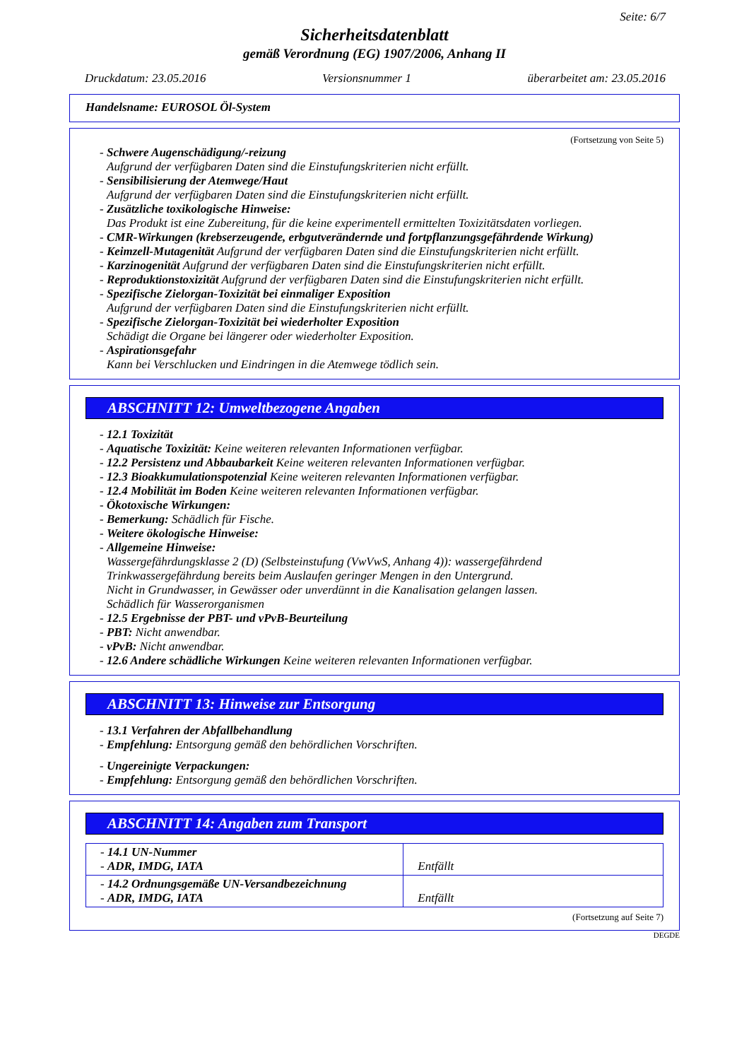Seite: 6/7
Sicherheitsdatenblatt
gemäß Verordnung (EG) 1907/2006, Anhang II
Druckdatum: 23.05.2016 Versionsnummer 1 überarbeitet am: 23.05.2016
Handelsname: EUROSOL Öl-System
(Fortsetzung von Seite 5)
- Schwere Augenschädigung/-reizung
Aufgrund der verfügbaren Daten sind die Einstufungskriterien nicht erfüllt.
- Sensibilisierung der Atemwege/Haut
Aufgrund der verfügbaren Daten sind die Einstufungskriterien nicht erfüllt.
- Zusätzliche toxikologische Hinweise:
Das Produkt ist eine Zubereitung, für die keine experimentell ermittelten Toxizitätsdaten vorliegen.
- CMR-Wirkungen (krebserzeugende, erbgutverändernde und fortpflanzungsgefährdende Wirkung)
- Keimzell-Mutagenität Aufgrund der verfügbaren Daten sind die Einstufungskriterien nicht erfüllt.
- Karzinogenität Aufgrund der verfügbaren Daten sind die Einstufungskriterien nicht erfüllt.
- Reproduktionstoxizität Aufgrund der verfügbaren Daten sind die Einstufungskriterien nicht erfüllt.
- Spezifische Zielorgan-Toxizität bei einmaliger Exposition
Aufgrund der verfügbaren Daten sind die Einstufungskriterien nicht erfüllt.
- Spezifische Zielorgan-Toxizität bei wiederholter Exposition
Schädigt die Organe bei längerer oder wiederholter Exposition.
- Aspirationsgefahr
Kann bei Verschlucken und Eindringen in die Atemwege tödlich sein.
ABSCHNITT 12: Umweltbezogene Angaben
- 12.1 Toxizität
- Aquatische Toxizität: Keine weiteren relevanten Informationen verfügbar.
- 12.2 Persistenz und Abbaubarkeit Keine weiteren relevanten Informationen verfügbar.
- 12.3 Bioakkumulationspotenzial Keine weiteren relevanten Informationen verfügbar.
- 12.4 Mobilität im Boden Keine weiteren relevanten Informationen verfügbar.
- Ökotoxische Wirkungen:
- Bemerkung: Schädlich für Fische.
- Weitere ökologische Hinweise:
- Allgemeine Hinweise:
Wassergefährdungsklasse 2 (D) (Selbsteinstufung (VwVwS, Anhang 4)): wassergefährdend
Trinkwassergefährdung bereits beim Auslaufen geringer Mengen in den Untergrund.
Nicht in Grundwasser, in Gewässer oder unverdünnt in die Kanalisation gelangen lassen.
Schädlich für Wasserorganismen
- 12.5 Ergebnisse der PBT- und vPvB-Beurteilung
- PBT: Nicht anwendbar.
- vPvB: Nicht anwendbar.
- 12.6 Andere schädliche Wirkungen Keine weiteren relevanten Informationen verfügbar.
ABSCHNITT 13: Hinweise zur Entsorgung
- 13.1 Verfahren der Abfallbehandlung
- Empfehlung: Entsorgung gemäß den behördlichen Vorschriften.
- Ungereinigte Verpackungen:
- Empfehlung: Entsorgung gemäß den behördlichen Vorschriften.
ABSCHNITT 14: Angaben zum Transport
| - 14.1 UN-Nummer - ADR, IMDG, IATA | Entfällt |
| - 14.2 Ordnungsgemäße UN-Versandbezeichnung - ADR, IMDG, IATA | Entfällt |
(Fortsetzung auf Seite 7)
DEGDE